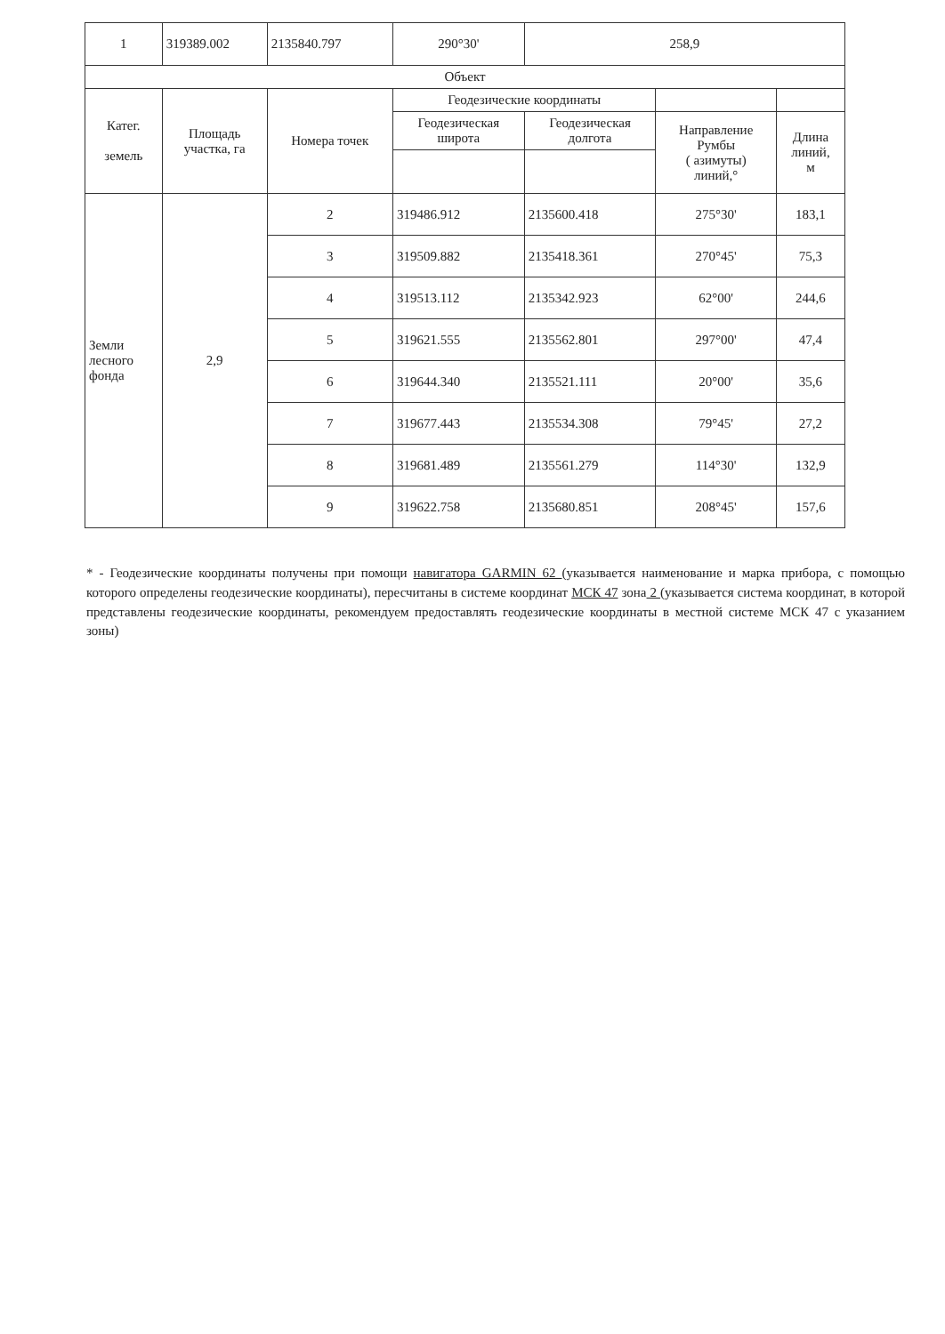| 1 | 319389.002 | 2135840.797 | 290°30' | 258,9 | | |
| Объект | | | | | | |
| Катег. земель | Площадь участка, га | Номера точек | Геодезические координаты | | | |
| | | | Геодезическая широта | Геодезическая долгота | Направление Румбы ( азимуты) линий,° | Длина линий, м |
| Земли лесного фонда | 2,9 | 2 | 319486.912 | 2135600.418 | 275°30' | 183,1 |
| | | 3 | 319509.882 | 2135418.361 | 270°45' | 75,3 |
| | | 4 | 319513.112 | 2135342.923 | 62°00' | 244,6 |
| | | 5 | 319621.555 | 2135562.801 | 297°00' | 47,4 |
| | | 6 | 319644.340 | 2135521.111 | 20°00' | 35,6 |
| | | 7 | 319677.443 | 2135534.308 | 79°45' | 27,2 |
| | | 8 | 319681.489 | 2135561.279 | 114°30' | 132,9 |
| | | 9 | 319622.758 | 2135680.851 | 208°45' | 157,6 |
* - Геодезические координаты получены при помощи навигатора GARMIN 62 (указывается наименование и марка прибора, с помощью которого определены геодезические координаты), пересчитаны в системе координат МСК 47 зона 2 (указывается система координат, в которой представлены геодезические координаты, рекомендуем предоставлять геодезические координаты в местной системе МСК 47 с указанием зоны)